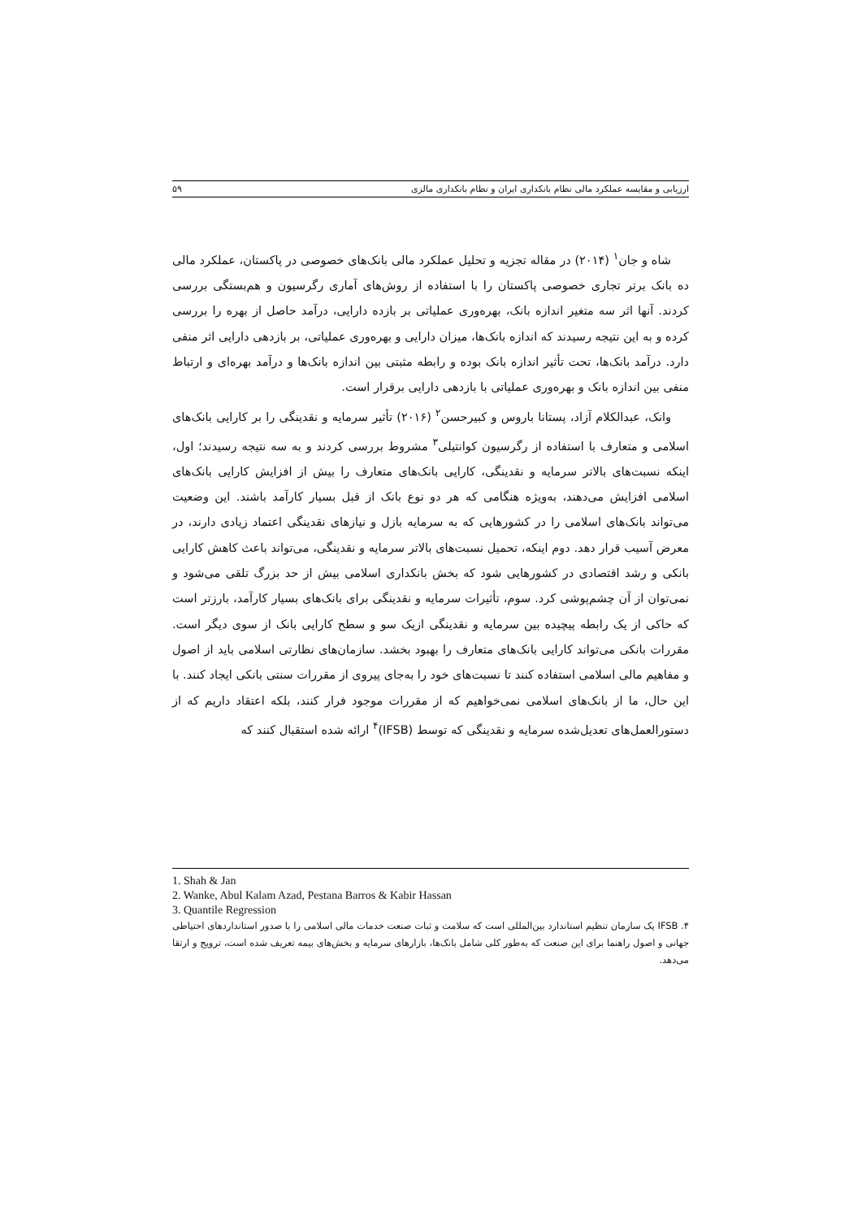ارزیابی و مقایسه عملکرد مالی نظام بانکداری ایران و نظام بانکداری مالزی ۵۹
شاه و جان<sup>۱</sup> (۲۰۱۴) در مقاله تجزیه و تحلیل عملکرد مالی بانک‌های خصوصی در پاکستان، عملکرد مالی ده بانک برتر تجاری خصوصی پاکستان را با استفاده از روش‌های آماری رگرسیون و هم‌بستگی بررسی کردند. آنها اثر سه متغیر اندازه بانک، بهره‌وری عملیاتی بر بازده دارایی، درآمد حاصل از بهره را بررسی کرده و به این نتیجه رسیدند که اندازه بانک‌ها، میزان دارایی و بهره‌وری عملیاتی، بر بازدهی دارایی اثر منفی دارد. درآمد بانک‌ها، تحت تأثیر اندازه بانک بوده و رابطه مثبتی بین اندازه بانک‌ها و درآمد بهره‌ای و ارتباط منفی بین اندازه بانک و بهره‌وری عملیاتی با بازدهی دارایی برقرار است.
وانک، عبدالکلام آزاد، پستانا باروس و کبیرحسن<sup>۲</sup> (۲۰۱۶) تأثیر سرمایه و نقدینگی را بر کارایی بانک‌های اسلامی و متعارف با استفاده از رگرسیون کوانتیلی<sup>۳</sup> مشروط بررسی کردند و به سه نتیجه رسیدند؛ اول، اینکه نسبت‌های بالاتر سرمایه و نقدینگی، کارایی بانک‌های متعارف را بیش از افزایش کارایی بانک‌های اسلامی افزایش می‌دهند، به‌ویژه هنگامی که هر دو نوع بانک از قبل بسیار کارآمد باشند. این وضعیت می‌تواند بانک‌های اسلامی را در کشورهایی که به سرمایه بازل و نیازهای نقدینگی اعتماد زیادی دارند، در معرض آسیب قرار دهد. دوم اینکه، تحمیل نسبت‌های بالاتر سرمایه و نقدینگی، می‌تواند باعث کاهش کارایی بانکی و رشد اقتصادی در کشورهایی شود که بخش بانکداری اسلامی بیش از حد بزرگ تلقی می‌شود و نمی‌توان از آن چشم‌پوشی کرد. سوم، تأثیرات سرمایه و نقدینگی برای بانک‌های بسیار کارآمد، بارزتر است که حاکی از یک رابطه پیچیده بین سرمایه و نقدینگی ازیک سو و سطح کارایی بانک از سوی دیگر است. مقررات بانکی می‌تواند کارایی بانک‌های متعارف را بهبود بخشد. سازمان‌های نظارتی اسلامی باید از اصول و مفاهیم مالی اسلامی استفاده کنند تا نسبت‌های خود را به‌جای پیروی از مقررات سنتی بانکی ایجاد کنند. با این حال، ما از بانک‌های اسلامی نمی‌خواهیم که از مقررات موجود فرار کنند، بلکه اعتقاد داریم که از دستورالعمل‌های تعدیل‌شده سرمایه و نقدینگی که توسط (IFSB)<sup>۴</sup> ارائه شده استقبال کنند که
1. Shah & Jan
2. Wanke, Abul Kalam Azad, Pestana Barros & Kabir Hassan
3. Quantile Regression
۴. IFSB یک سازمان تنظیم استاندارد بین‌المللی است که سلامت و ثبات صنعت خدمات مالی اسلامی را با صدور استانداردهای احتیاطی جهانی و اصول راهنما برای این صنعت که به‌طور کلی شامل بانک‌ها، بازارهای سرمایه و بخش‌های بیمه تعریف شده است، ترویج و ارتقا می‌دهد.